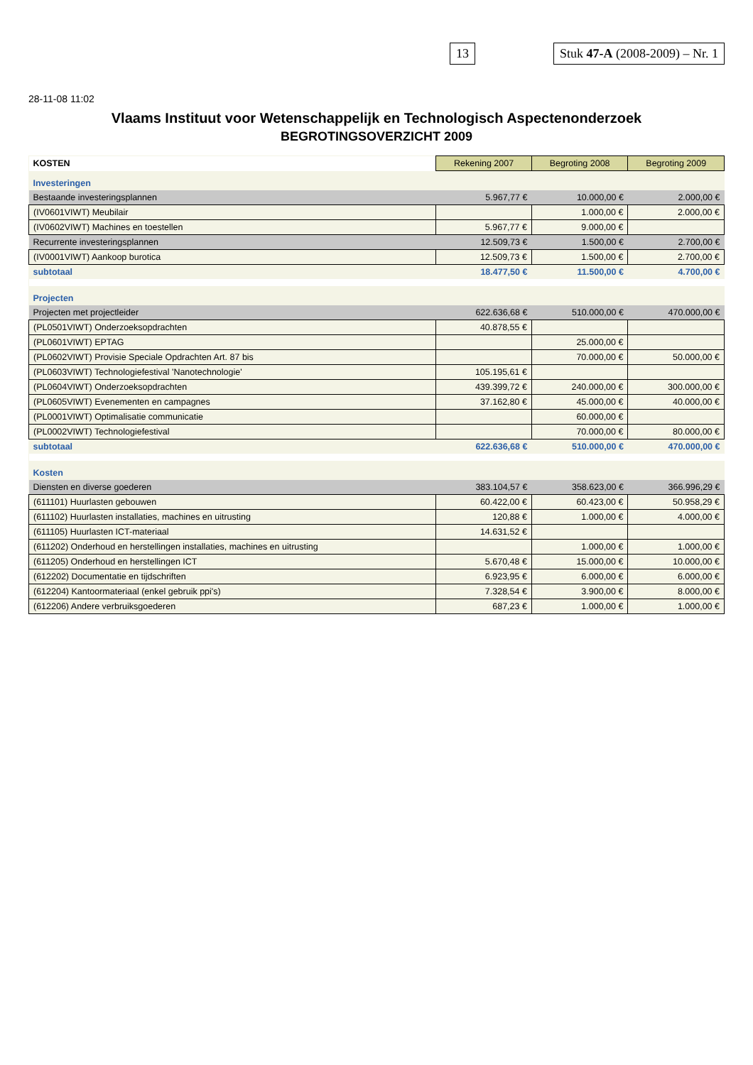13 Stuk 47-A (2008-2009) – Nr. 1
28-11-08 11:02
Vlaams Instituut voor Wetenschappelijk en Technologisch Aspectenonderzoek
BEGROTINGSOVERZICHT 2009
| KOSTEN | Rekening 2007 | Begroting 2008 | Begroting 2009 |
| Investeringen | | | |
| Bestaande investeringsplannen | 5.967,77 € | 10.000,00 € | 2.000,00 € |
| (IV0601VIWT) Meubilair | | 1.000,00 € | 2.000,00 € |
| (IV0602VIWT) Machines en toestellen | 5.967,77 € | 9.000,00 € | |
| Recurrente investeringsplannen | 12.509,73 € | 1.500,00 € | 2.700,00 € |
| (IV0001VIWT) Aankoop burotica | 12.509,73 € | 1.500,00 € | 2.700,00 € |
| subtotaal | 18.477,50 € | 11.500,00 € | 4.700,00 € |
| Projecten | | | |
| Projecten met projectleider | 622.636,68 € | 510.000,00 € | 470.000,00 € |
| (PL0501VIWT) Onderzoeksopdrachten | 40.878,55 € | | |
| (PL0601VIWT) EPTAG | | 25.000,00 € | |
| (PL0602VIWT) Provisie Speciale Opdrachten Art. 87 bis | | 70.000,00 € | 50.000,00 € |
| (PL0603VIWT) Technologiefestival 'Nanotechnologie' | 105.195,61 € | | |
| (PL0604VIWT) Onderzoeksopdrachten | 439.399,72 € | 240.000,00 € | 300.000,00 € |
| (PL0605VIWT) Evenementen en campagnes | 37.162,80 € | 45.000,00 € | 40.000,00 € |
| (PL0001VIWT) Optimalisatie communicatie | | 60.000,00 € | |
| (PL0002VIWT) Technologiefestival | | 70.000,00 € | 80.000,00 € |
| subtotaal | 622.636,68 € | 510.000,00 € | 470.000,00 € |
| Kosten | | | |
| Diensten en diverse goederen | 383.104,57 € | 358.623,00 € | 366.996,29 € |
| (611101) Huurlasten gebouwen | 60.422,00 € | 60.423,00 € | 50.958,29 € |
| (611102) Huurlasten installaties, machines en uitrusting | 120,88 € | 1.000,00 € | 4.000,00 € |
| (611105) Huurlasten ICT-materiaal | 14.631,52 € | | |
| (611202) Onderhoud en herstellingen installaties, machines en uitrusting | | 1.000,00 € | 1.000,00 € |
| (611205) Onderhoud en herstellingen ICT | 5.670,48 € | 15.000,00 € | 10.000,00 € |
| (612202) Documentatie en tijdschriften | 6.923,95 € | 6.000,00 € | 6.000,00 € |
| (612204) Kantoormateriaal (enkel gebruik ppi's) | 7.328,54 € | 3.900,00 € | 8.000,00 € |
| (612206) Andere verbruiksgoederen | 687,23 € | 1.000,00 € | 1.000,00 € |